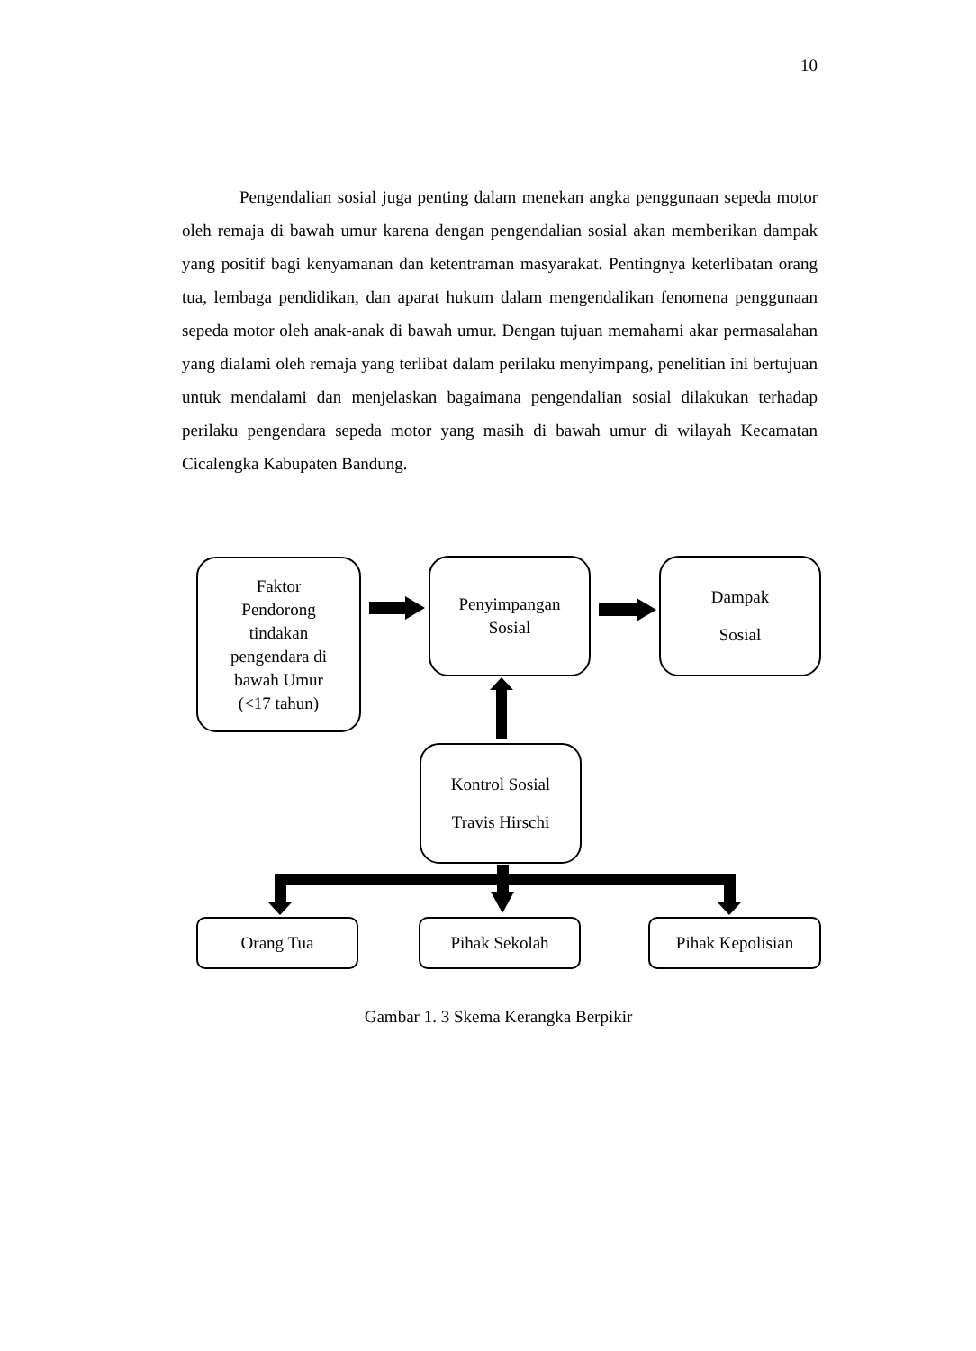10
Pengendalian sosial juga penting dalam menekan angka penggunaan sepeda motor oleh remaja di bawah umur karena dengan pengendalian sosial akan memberikan dampak yang positif bagi kenyamanan dan ketentraman masyarakat. Pentingnya keterlibatan orang tua, lembaga pendidikan, dan aparat hukum dalam mengendalikan fenomena penggunaan sepeda motor oleh anak-anak di bawah umur. Dengan tujuan memahami akar permasalahan yang dialami oleh remaja yang terlibat dalam perilaku menyimpang, penelitian ini bertujuan untuk mendalami dan menjelaskan bagaimana pengendalian sosial dilakukan terhadap perilaku pengendara sepeda motor yang masih di bawah umur di wilayah Kecamatan Cicalengka Kabupaten Bandung.
Faktor
Pendorong
tindakan
pengendara di
bawah Umur
(<17 tahun)
Penyimpangan
Sosial
Dampak
Sosial
Kontrol Sosial
Travis Hirschi
Orang Tua Pihak Sekolah Pihak Kepolisian
Gambar 1. 3 Skema Kerangka Berpikir